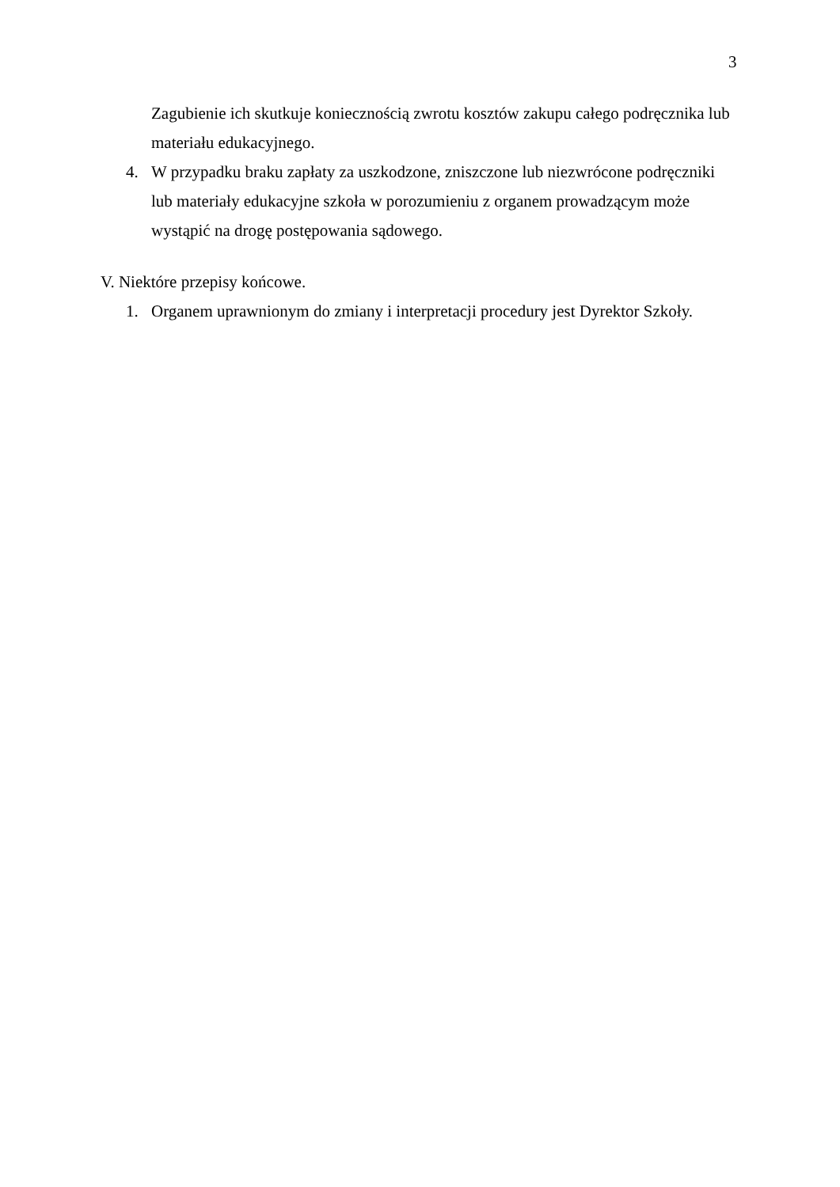3
Zagubienie ich skutkuje koniecznością zwrotu kosztów zakupu całego podręcznika lub materiału edukacyjnego.
4. W przypadku braku zapłaty za uszkodzone, zniszczone lub niezwrócone podręczniki lub materiały edukacyjne szkoła w porozumieniu z organem prowadzącym może wystąpić na drogę postępowania sądowego.
V. Niektóre przepisy końcowe.
1. Organem uprawnionym do zmiany i interpretacji procedury jest Dyrektor Szkoły.